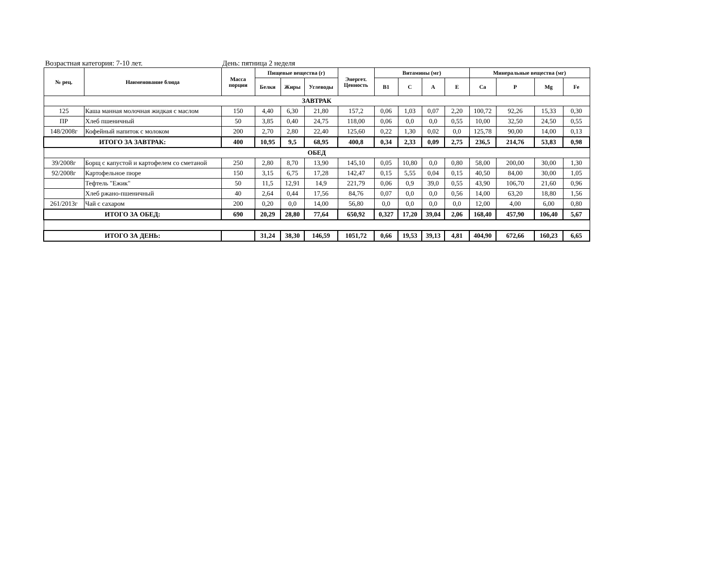Возрастная категория: 7-10 лет. День: пятница 2 неделя
| № рец. | Наименование блюда | Масса порции | Пищевые вещества (г) | | | Энергет. Ценность | Витамины (мг) | | | | Минеральные вещества (мг) | | | |
| --- | --- | --- | --- | --- | --- | --- | --- | --- | --- | --- | --- | --- | --- | --- |
| | | | Белки | Жиры | Углеводы | | B1 | C | A | E | Ca | P | Mg | Fe |
| ЗАВТРАК | | | | | | | | | | | | | | |
| 125 | Каша манная молочная жидкая с маслом | 150 | 4,40 | 6,30 | 21,80 | 157,2 | 0,06 | 1,03 | 0,07 | 2,20 | 100,72 | 92,26 | 15,33 | 0,30 |
| ПР | Хлеб пшеничный | 50 | 3,85 | 0,40 | 24,75 | 118,00 | 0,06 | 0,0 | 0,0 | 0,55 | 10,00 | 32,50 | 24,50 | 0,55 |
| 148/2008г | Кофейный напиток с молоком | 200 | 2,70 | 2,80 | 22,40 | 125,60 | 0,22 | 1,30 | 0,02 | 0,0 | 125,78 | 90,00 | 14,00 | 0,13 |
| ИТОГО ЗА ЗАВТРАК: | | 400 | 10,95 | 9,5 | 68,95 | 400,8 | 0,34 | 2,33 | 0,09 | 2,75 | 236,5 | 214,76 | 53,83 | 0,98 |
| ОБЕД | | | | | | | | | | | | | | |
| 39/2008г | Борщ с капустой и картофелем со сметаной | 250 | 2,80 | 8,70 | 13,90 | 145,10 | 0,05 | 10,80 | 0,0 | 0,80 | 58,00 | 200,00 | 30,00 | 1,30 |
| 92/2008г | Картофельное пюре | 150 | 3,15 | 6,75 | 17,28 | 142,47 | 0,15 | 5,55 | 0,04 | 0,15 | 40,50 | 84,00 | 30,00 | 1,05 |
| | Тефтель "Ежик" | 50 | 11,5 | 12,91 | 14,9 | 221,79 | 0,06 | 0,9 | 39,0 | 0,55 | 43,90 | 106,70 | 21,60 | 0,96 |
| | Хлеб ржано-пшеничный | 40 | 2,64 | 0,44 | 17,56 | 84,76 | 0,07 | 0,0 | 0,0 | 0,56 | 14,00 | 63,20 | 18,80 | 1,56 |
| 261/2013г | Чай с сахаром | 200 | 0,20 | 0,0 | 14,00 | 56,80 | 0,0 | 0,0 | 0,0 | 0,0 | 12,00 | 4,00 | 6,00 | 0,80 |
| ИТОГО ЗА ОБЕД: | | 690 | 20,29 | 28,80 | 77,64 | 650,92 | 0,327 | 17,20 | 39,04 | 2,06 | 168,40 | 457,90 | 106,40 | 5,67 |
| ИТОГО ЗА ДЕНЬ: | | | 31,24 | 38,30 | 146,59 | 1051,72 | 0,66 | 19,53 | 39,13 | 4,81 | 404,90 | 672,66 | 160,23 | 6,65 |